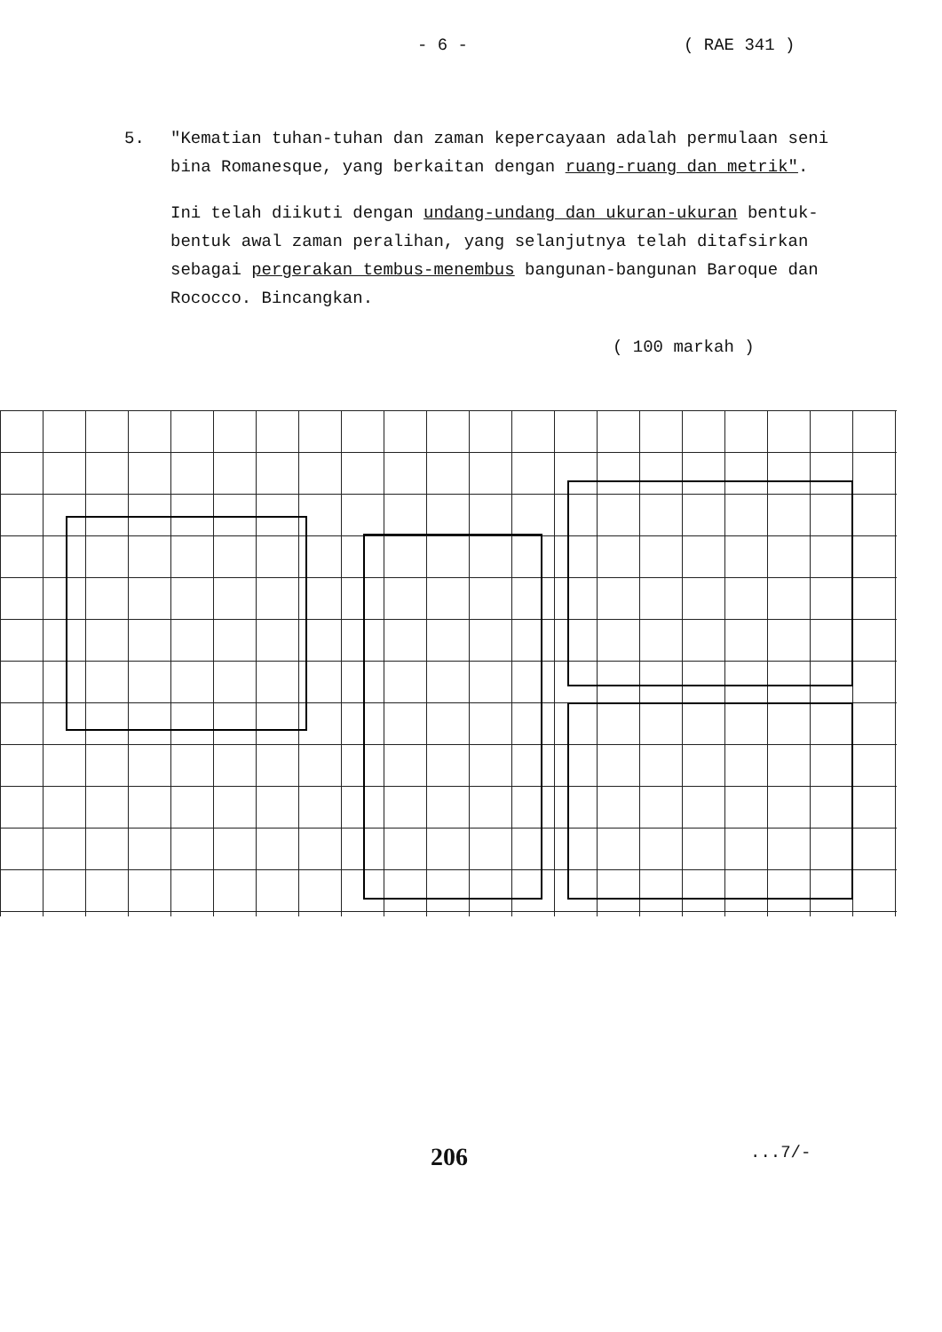- 6 - ( RAE 341 )
5. "Kematian tuhan-tuhan dan zaman kepercayaan adalah permulaan seni bina Romanesque, yang berkaitan dengan ruang-ruang dan metrik".
Ini telah diikuti dengan undang-undang dan ukuran-ukuran bentuk-bentuk awal zaman peralihan, yang selanjutnya telah ditafsirkan sebagai pergerakan tembus-menembus bangunan-bangunan Baroque dan Rococco. Bincangkan.
( 100 markah )
206...7/-